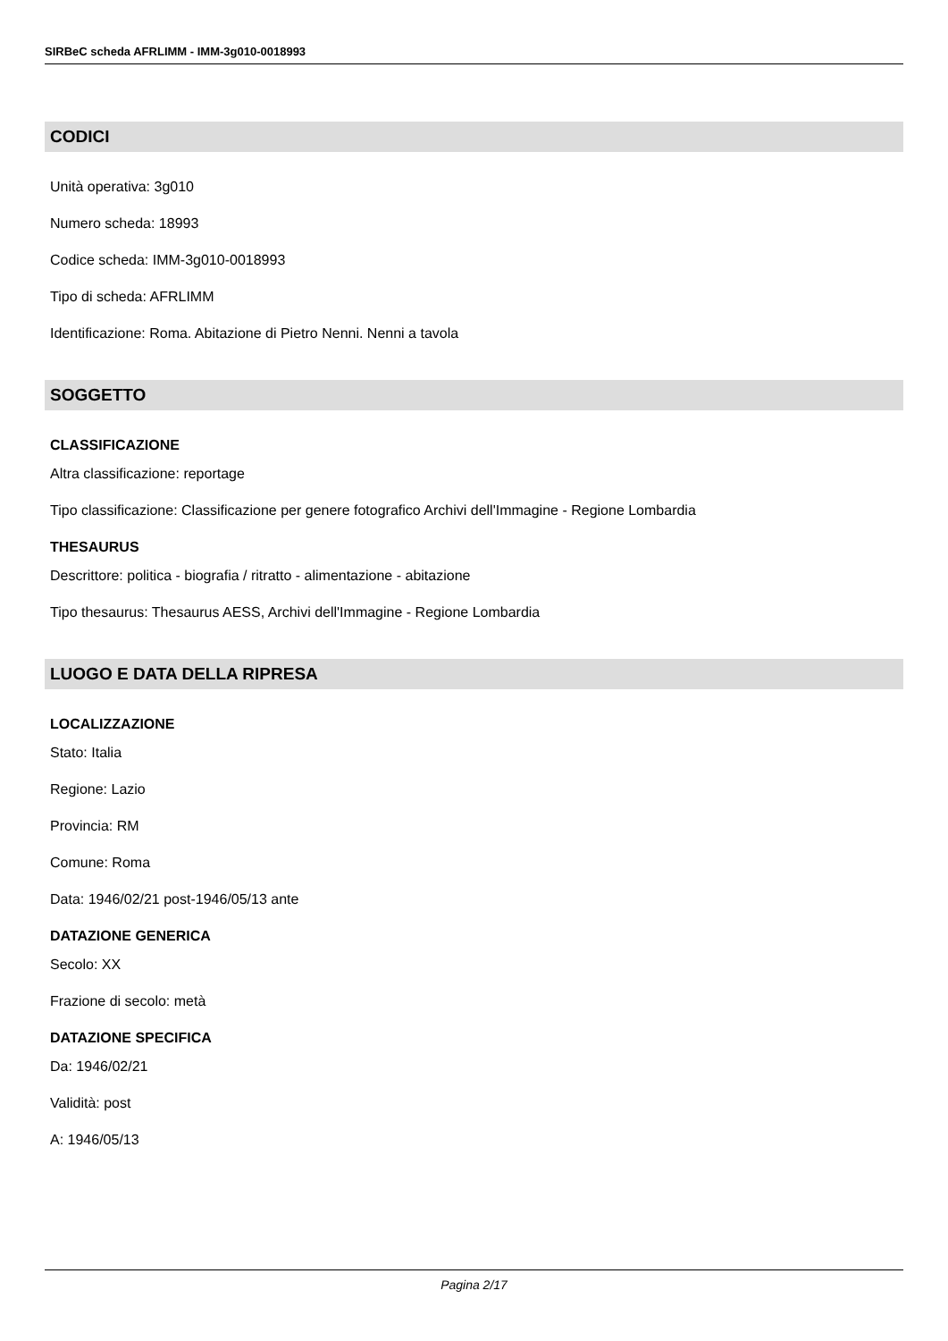SIRBeC scheda AFRLIMM - IMM-3g010-0018993
CODICI
Unità operativa: 3g010
Numero scheda: 18993
Codice scheda: IMM-3g010-0018993
Tipo di scheda: AFRLIMM
Identificazione: Roma. Abitazione di Pietro Nenni. Nenni a tavola
SOGGETTO
CLASSIFICAZIONE
Altra classificazione: reportage
Tipo classificazione: Classificazione per genere fotografico Archivi dell'Immagine - Regione Lombardia
THESAURUS
Descrittore: politica - biografia / ritratto - alimentazione - abitazione
Tipo thesaurus: Thesaurus AESS, Archivi dell'Immagine - Regione Lombardia
LUOGO E DATA DELLA RIPRESA
LOCALIZZAZIONE
Stato: Italia
Regione: Lazio
Provincia: RM
Comune: Roma
Data: 1946/02/21 post-1946/05/13 ante
DATAZIONE GENERICA
Secolo: XX
Frazione di secolo: metà
DATAZIONE SPECIFICA
Da: 1946/02/21
Validità: post
A: 1946/05/13
Pagina 2/17